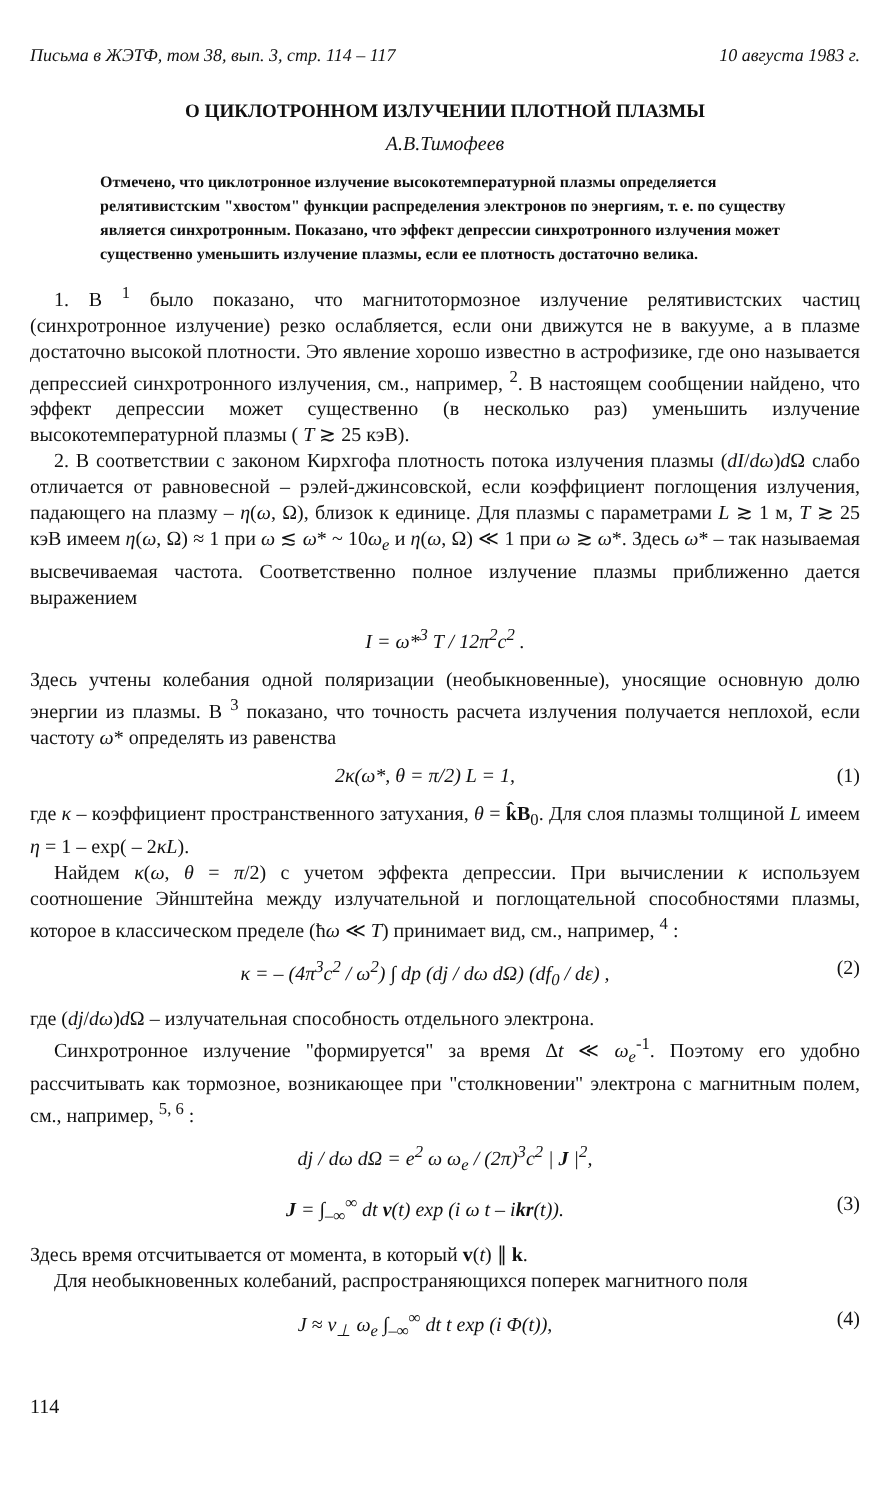Письма в ЖЭТФ, том 38, вып. 3, стр. 114 – 117 10 августа 1983 г.
О ЦИКЛОТРОННОМ ИЗЛУЧЕНИИ ПЛОТНОЙ ПЛАЗМЫ
А.В.Тимофеев
Отмечено, что циклотронное излучение высокотемпературной плазмы определяется релятивистским "хвостом" функции распределения электронов по энергиям, т. е. по существу является синхротронным. Показано, что эффект депрессии синхротронного излучения может существенно уменьшить излучение плазмы, если ее плотность достаточно велика.
1. В <sup>1</sup> было показано, что магнитотормозное излучение релятивистских частиц (синхротронное излучение) резко ослабляется, если они движутся не в вакууме, а в плазме достаточно высокой плотности. Это явление хорошо известно в астрофизике, где оно называется депрессией синхротронного излучения, см., например, <sup>2</sup>. В настоящем сообщении найдено, что эффект депрессии может существенно (в несколько раз) уменьшить излучение высокотемпературной плазмы ( T ≳ 25 кэВ).
2. В соответствии с законом Кирхгофа плотность потока излучения плазмы (dI/dω)d Ω слабо отличается от равновесной – рэлей-джинсовской, если коэффициент поглощения излучения, падающего на плазму – η(ω, Ω), близок к единице. Для плазмы с параметрами L ≳ 1 м, T ≳ 25 кэВ имеем η(ω, Ω) ≈ 1 при ω ≲ ω* ~ 10ω<sub>e</sub> и η(ω, Ω) ≪ 1 при ω ≳ ω*. Здесь ω* – так называемая высвечиваемая частота. Соответственно полное излучение плазмы приближенно дается выражением
I = ω*<sup>3</sup> T / 12π<sup>2</sup>c<sup>2</sup> .
Здесь учтены колебания одной поляризации (необыкновенные), уносящие основную долю энергии из плазмы. В <sup>3</sup> показано, что точность расчета излучения получается неплохой, если частоту ω* определять из равенства
2κ(ω*, θ = π/2) L = 1, (1)
где κ – коэффициент пространственного затухания, θ = k̂B<sub>0</sub>. Для слоя плазмы толщиной L имеем η = 1 – exp( – 2κL).
Найдем κ(ω, θ = π/2) с учетом эффекта депрессии. При вычислении κ используем соотношение Эйнштейна между излучательной и поглощательной способностями плазмы, которое в классическом пределе (ħω ≪ T) принимает вид, см., например, <sup>4</sup> :
κ = – (4π<sup>3</sup>c<sup>2</sup> / ω<sup>2</sup>) ∫ dp (dj / dω dΩ) (df<sub>0</sub> / dε) , (2)
где (dj/dω)d Ω – излучательная способность отдельного электрона.
Синхротронное излучение "формируется" за время Δt ≪ ω<sub>e</sub><sup>-1</sup>. Поэтому его удобно рассчитывать как тормозное, возникающее при "столкновении" электрона с магнитным полем, см., например, <sup>5, 6</sup> :
dj / dω dΩ = e<sup>2</sup> ω ω<sub>e</sub> / (2π)<sup>3</sup>c<sup>2</sup> | J |<sup>2</sup>,
J = ∫<sub>–∞</sub><sup>∞</sup> dt v(t) exp (i ω t – ikr(t)). (3)
Здесь время отсчитывается от момента, в который v(t) ∥ k.
Для необыкновенных колебаний, распространяющихся поперек магнитного поля
J ≈ v<sub>⊥</sub> ω<sub>e</sub> ∫<sub>–∞</sub><sup>∞</sup> dt t exp (i Φ(t)), (4)
114